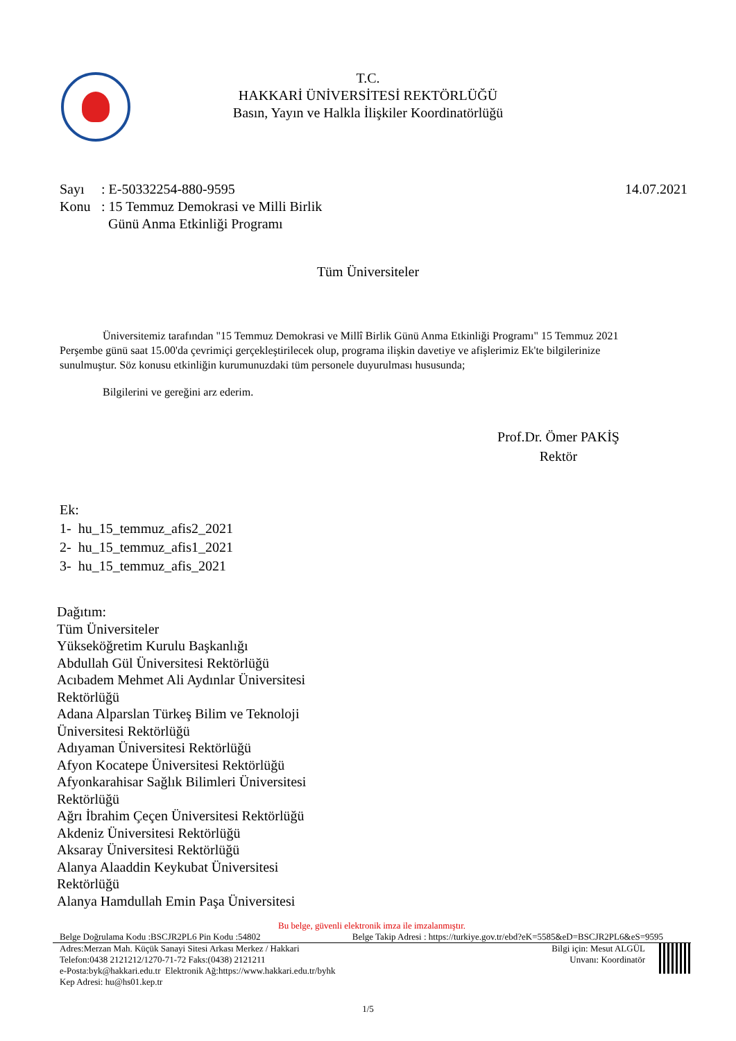T.C.
HAKKARİ ÜNİVERSİTESİ REKTÖRLÜĞÜ
Basın, Yayın ve Halkla İlişkiler Koordinatörlüğü
Sayı: E-50332254-880-9595 14.07.2021
Konu: 15 Temmuz Demokrasi ve Milli Birlik
Günü Anma Etkinliği Programı
Tüm Üniversiteler
Üniversitemiz tarafından "15 Temmuz Demokrasi ve Millî Birlik Günü Anma Etkinliği Programı" 15 Temmuz 2021 Perşembe günü saat 15.00'da çevrimiçi gerçekleştirilecek olup, programa ilişkin davetiye ve afişlerimiz Ek'te bilgilerinize sunulmuştur. Söz konusu etkinliğin kurumunuzdaki tüm personele duyurulması hususunda;
Bilgilerini ve gereğini arz ederim.
Prof.Dr. Ömer PAKİŞ
Rektör
Ek:
1- hu_15_temmuz_afis2_2021
2- hu_15_temmuz_afis1_2021
3- hu_15_temmuz_afis_2021
Dağıtım:
Tüm Üniversiteler
Yükseköğretim Kurulu Başkanlığı
Abdullah Gül Üniversitesi Rektörlüğü
Acıbadem Mehmet Ali Aydınlar Üniversitesi Rektörlüğü
Adana Alparslan Türkeş Bilim ve Teknoloji Üniversitesi Rektörlüğü
Adıyaman Üniversitesi Rektörlüğü
Afyon Kocatepe Üniversitesi Rektörlüğü
Afyonkarahisar Sağlık Bilimleri Üniversitesi Rektörlüğü
Ağrı İbrahim Çeçen Üniversitesi Rektörlüğü
Akdeniz Üniversitesi Rektörlüğü
Aksaray Üniversitesi Rektörlüğü
Alanya Alaaddin Keykubat Üniversitesi Rektörlüğü
Alanya Hamdullah Emin Paşa Üniversitesi
Bu belge, güvenli elektronik imza ile imzalanmıştır.
Belge Doğrulama Kodu :BSCJR2PL6 Pin Kodu :54802 Belge Takip Adresi : https://turkiye.gov.tr/ebd?eK=5585&eD=BSCJR2PL6&eS=9595
Adres:Merzan Mah. Küçük Sanayi Sitesi Arkası Merkez / Hakkari
Telefon:0438 2121212/1270-71-72 Faks:(0438) 2121211
e-Posta:byk@hakkari.edu.tr Elektronik Ağ:https://www.hakkari.edu.tr/byhk
Kep Adresi: hu@hs01.kep.tr
Bilgi için: Mesut ALGÜL
Unvanı: Koordinatör
1/5